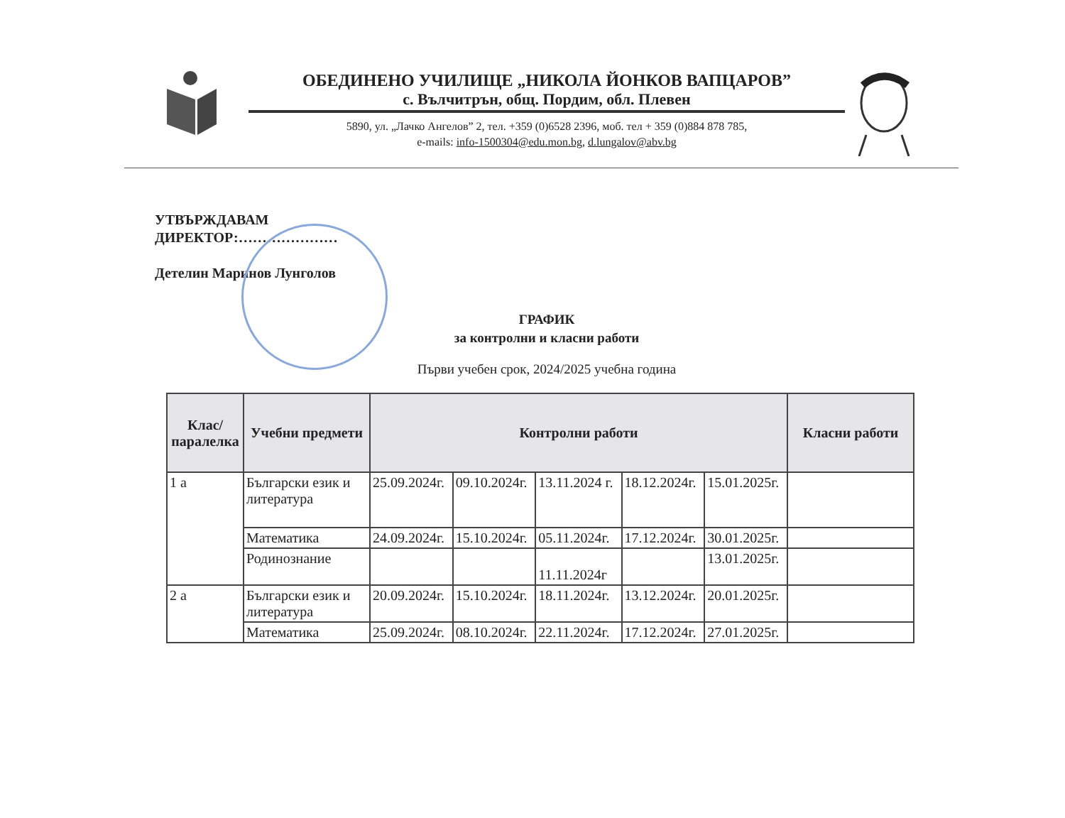ОБЕДИНЕНО УЧИЛИЩЕ „НИКОЛА ЙОНКОВ ВАПЦАРОВ”
с. Вълчитрън, общ. Пордим, обл. Плевен
5890, ул. „Лачко Ангелов” 2, тел. +359 (0)6528 2396, моб. тел + 359 (0)884 878 785,
e-mails: info-1500304@edu.mon.bg, d.lungalov@abv.bg
УТВЪРЖДАВАМ
ДИРЕКТОР:…………………
Детелин Маринов Лунголов
ГРАФИК
за контролни и класни работи
Първи учебен срок, 2024/2025 учебна година
| Клас/ паралелка | Учебни предмети | Контролни работи | | | | | Класни работи |
| --- | --- | --- | --- | --- | --- | --- | --- |
| 1 а | Български език и литература | 25.09.2024г. | 09.10.2024г. | 13.11.2024 г. | 18.12.2024г. | 15.01.2025г. | |
| | Математика | 24.09.2024г. | 15.10.2024г. | 05.11.2024г. | 17.12.2024г. | 30.01.2025г. | |
| | Родинознание | | | 11.11.2024г | | 13.01.2025г. | |
| 2 а | Български език и литература | 20.09.2024г. | 15.10.2024г. | 18.11.2024г. | 13.12.2024г. | 20.01.2025г. | |
| | Математика | 25.09.2024г. | 08.10.2024г. | 22.11.2024г. | 17.12.2024г. | 27.01.2025г. | |